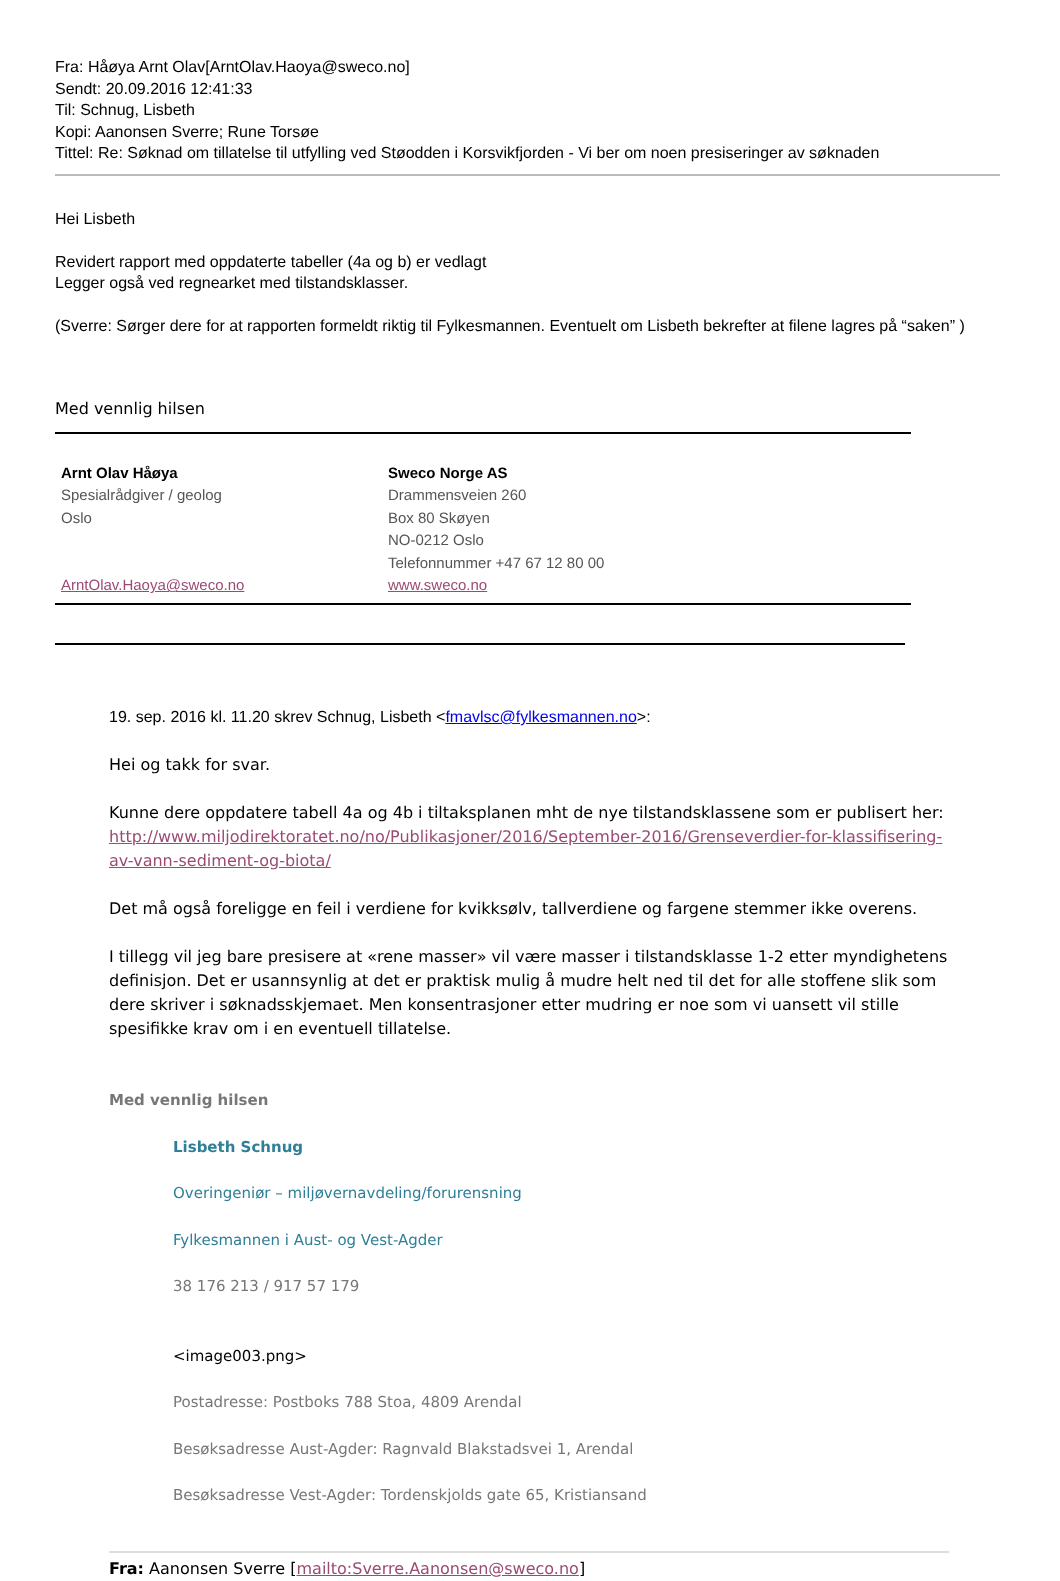Fra: Håøya Arnt Olav[ArntOlav.Haoya@sweco.no]
Sendt: 20.09.2016 12:41:33
Til: Schnug, Lisbeth
Kopi: Aanonsen Sverre; Rune Torsøe
Tittel: Re: Søknad om tillatelse til utfylling ved Støodden i Korsvikfjorden - Vi ber om noen presiseringer av søknaden
Hei Lisbeth
Revidert rapport med oppdaterte tabeller (4a og b) er vedlagt
Legger også ved regnearket med tilstandsklasser.
(Sverre: Sørger dere for at rapporten formeldt riktig til Fylkesmannen. Eventuelt om Lisbeth bekrefter at filene lagres på “saken” )
Med vennlig hilsen
Arnt Olav Håøya
Spesialrådgiver / geolog
Oslo
ArntOlav.Haoya@sweco.no
Sweco Norge AS
Drammensveien 260
Box 80 Skøyen
NO-0212 Oslo
Telefonnummer +47 67 12 80 00
www.sweco.no
19. sep. 2016 kl. 11.20 skrev Schnug, Lisbeth <fmavlsc@fylkesmannen.no>:
Hei og takk for svar.
Kunne dere oppdatere tabell 4a og 4b i tiltaksplanen mht de nye tilstandsklassene som er publisert her:
http://www.miljodirektoratet.no/no/Publikasjoner/2016/September-2016/Grenseverdier-for-klassifisering-av-vann-sediment-og-biota/
Det må også foreligge en feil i verdiene for kvikksølv, tallverdiene og fargene stemmer ikke overens.
I tillegg vil jeg bare presisere at «rene masser» vil være masser i tilstandsklasse 1-2 etter myndighetens definisjon. Det er usannsynlig at det er praktisk mulig å mudre helt ned til det for alle stoffene slik som dere skriver i søknadsskjemaet. Men konsentrasjoner etter mudring er noe som vi uansett vil stille spesifikke krav om i en eventuell tillatelse.
Med vennlig hilsen
Lisbeth Schnug
Overingeniør – miljøvernavdeling/forurensning
Fylkesmannen i Aust- og Vest-Agder
38 176 213 / 917 57 179
<image003.png>
Postadresse: Postboks 788 Stoa, 4809 Arendal
Besøksadresse Aust-Agder: Ragnvald Blakstadsvei 1, Arendal
Besøksadresse Vest-Agder: Tordenskjolds gate 65, Kristiansand
Fra: Aanonsen Sverre [mailto:Sverre.Aanonsen@sweco.no]